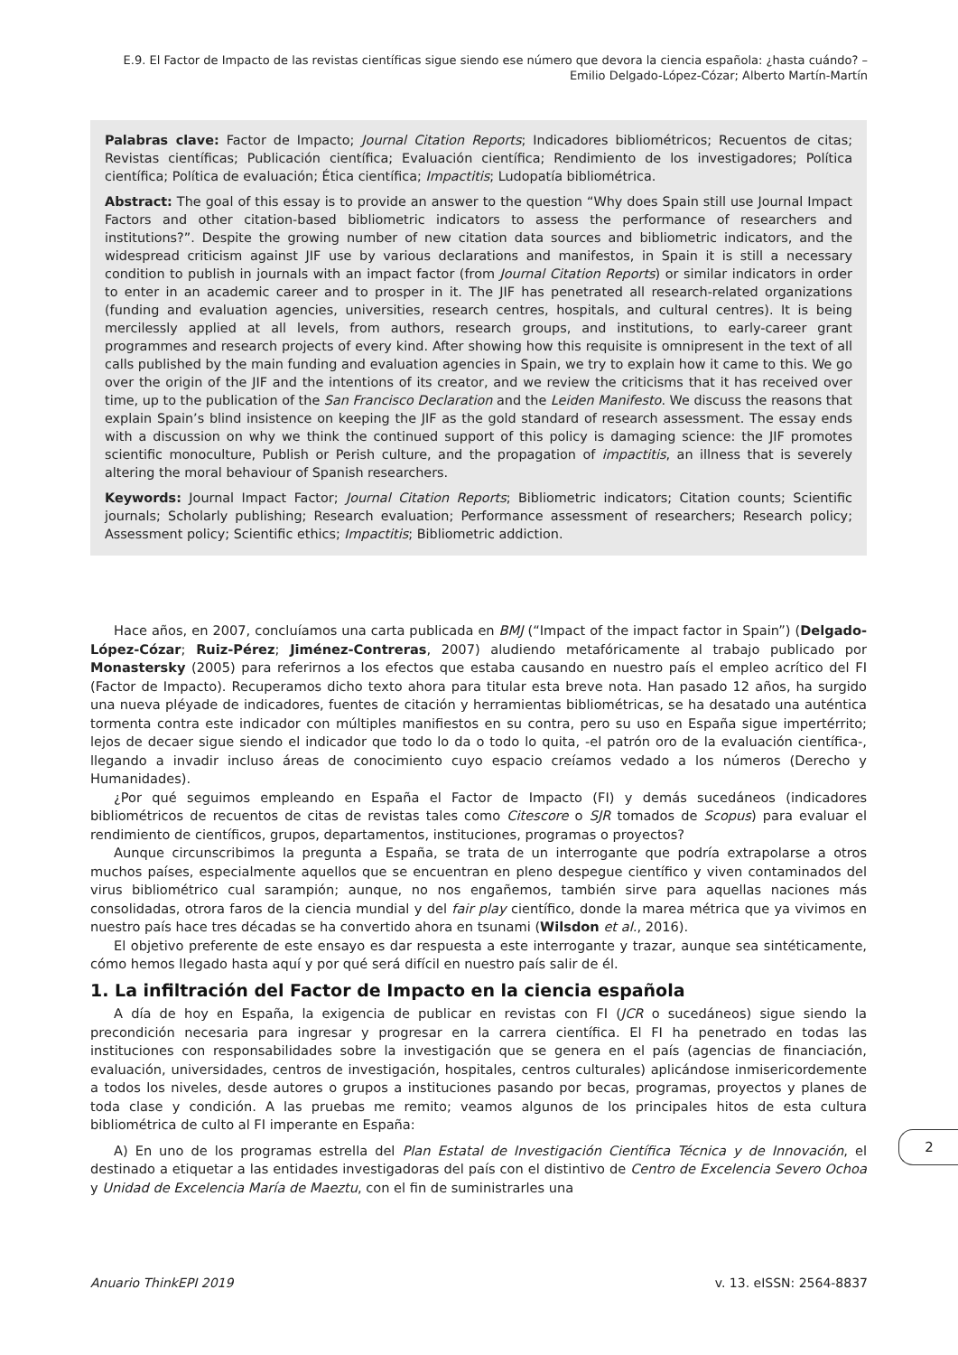E.9. El Factor de Impacto de las revistas científicas sigue siendo ese número que devora la ciencia española: ¿hasta cuándo? – Emilio Delgado-López-Cózar; Alberto Martín-Martín
Palabras clave: Factor de Impacto; Journal Citation Reports; Indicadores bibliométricos; Recuentos de citas; Revistas científicas; Publicación científica; Evaluación científica; Rendimiento de los investigadores; Política científica; Política de evaluación; Ética científica; Impactitis; Ludopatía bibliométrica.
Abstract: The goal of this essay is to provide an answer to the question “Why does Spain still use Journal Impact Factors and other citation-based bibliometric indicators to assess the performance of researchers and institutions?”. Despite the growing number of new citation data sources and bibliometric indicators, and the widespread criticism against JIF use by various declarations and manifestos, in Spain it is still a necessary condition to publish in journals with an impact factor (from Journal Citation Reports) or similar indicators in order to enter in an academic career and to prosper in it. The JIF has penetrated all research-related organizations (funding and evaluation agencies, universities, research centres, hospitals, and cultural centres). It is being mercilessly applied at all levels, from authors, research groups, and institutions, to early-career grant programmes and research projects of every kind. After showing how this requisite is omnipresent in the text of all calls published by the main funding and evaluation agencies in Spain, we try to explain how it came to this. We go over the origin of the JIF and the intentions of its creator, and we review the criticisms that it has received over time, up to the publication of the San Francisco Declaration and the Leiden Manifesto. We discuss the reasons that explain Spain’s blind insistence on keeping the JIF as the gold standard of research assessment. The essay ends with a discussion on why we think the continued support of this policy is damaging science: the JIF promotes scientific monoculture, Publish or Perish culture, and the propagation of impactitis, an illness that is severely altering the moral behaviour of Spanish researchers.
Keywords: Journal Impact Factor; Journal Citation Reports; Bibliometric indicators; Citation counts; Scientific journals; Scholarly publishing; Research evaluation; Performance assessment of researchers; Research policy; Assessment policy; Scientific ethics; Impactitis; Bibliometric addiction.
Hace años, en 2007, concluíamos una carta publicada en BMJ (“Impact of the impact factor in Spain”) (Delgado-López-Cózar; Ruiz-Pérez; Jiménez-Contreras, 2007) aludiendo metafóricamente al trabajo publicado por Monastersky (2005) para referirnos a los efectos que estaba causando en nuestro país el empleo acrítico del FI (Factor de Impacto). Recuperamos dicho texto ahora para titular esta breve nota. Han pasado 12 años, ha surgido una nueva pléyade de indicadores, fuentes de citación y herramientas bibliométricas, se ha desatado una auténtica tormenta contra este indicador con múltiples manifiestos en su contra, pero su uso en España sigue impertérrito; lejos de decaer sigue siendo el indicador que todo lo da o todo lo quita, -el patrón oro de la evaluación científica-, llegando a invadir incluso áreas de conocimiento cuyo espacio creíamos vedado a los números (Derecho y Humanidades).
¿Por qué seguimos empleando en España el Factor de Impacto (FI) y demás sucedáneos (indicadores bibliométricos de recuentos de citas de revistas tales como Citescore o SJR tomados de Scopus) para evaluar el rendimiento de científicos, grupos, departamentos, instituciones, programas o proyectos?
Aunque circunscribimos la pregunta a España, se trata de un interrogante que podría extrapolarse a otros muchos países, especialmente aquellos que se encuentran en pleno despegue científico y viven contaminados del virus bibliométrico cual sarampión; aunque, no nos engañemos, también sirve para aquellas naciones más consolidadas, otrora faros de la ciencia mundial y del fair play científico, donde la marea métrica que ya vivimos en nuestro país hace tres décadas se ha convertido ahora en tsunami (Wilsdon et al., 2016).
El objetivo preferente de este ensayo es dar respuesta a este interrogante y trazar, aunque sea sintéticamente, cómo hemos llegado hasta aquí y por qué será difícil en nuestro país salir de él.
1. La infiltración del Factor de Impacto en la ciencia española
A día de hoy en España, la exigencia de publicar en revistas con FI (JCR o sucedáneos) sigue siendo la precondición necesaria para ingresar y progresar en la carrera científica. El FI ha penetrado en todas las instituciones con responsabilidades sobre la investigación que se genera en el país (agencias de financiación, evaluación, universidades, centros de investigación, hospitales, centros culturales) aplicándose inmisericordemente a todos los niveles, desde autores o grupos a instituciones pasando por becas, programas, proyectos y planes de toda clase y condición. A las pruebas me remito; veamos algunos de los principales hitos de esta cultura bibliométrica de culto al FI imperante en España:
A) En uno de los programas estrella del Plan Estatal de Investigación Científica Técnica y de Innovación, el destinado a etiquetar a las entidades investigadoras del país con el distintivo de Centro de Excelencia Severo Ochoa y Unidad de Excelencia María de Maeztu, con el fin de suministrarles una
2
Anuario ThinkEPI 2019 v. 13. eISSN: 2564-8837